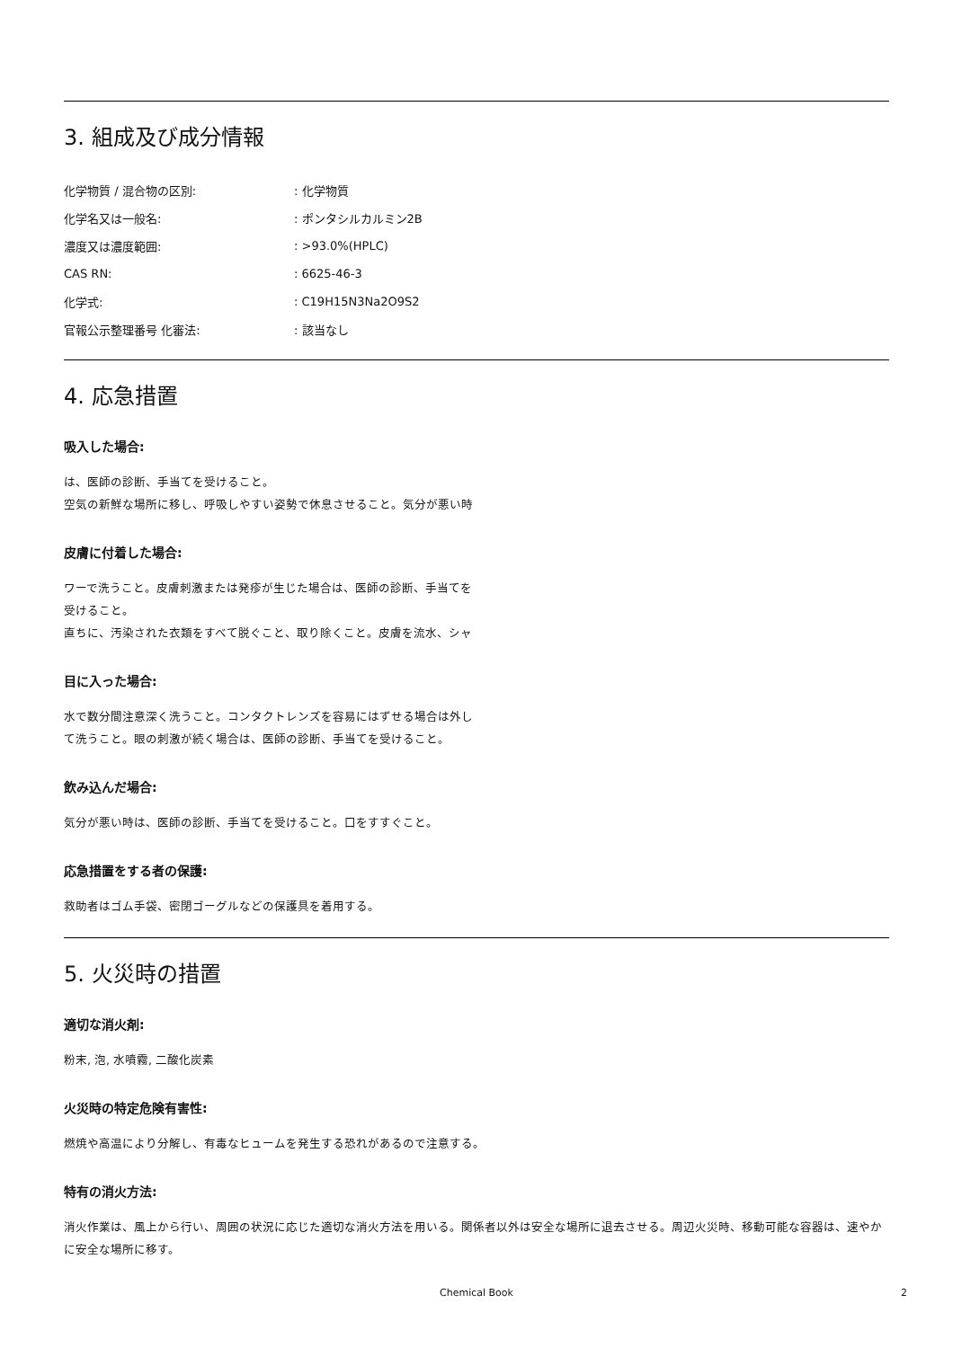3. 組成及び成分情報
化学物質 / 混合物の区別:: 化学物質
化学名又は一般名:: ポンタシルカルミン2B
濃度又は濃度範囲:: >93.0%(HPLC)
CAS RN:: 6625-46-3
化学式:: C19H15N3Na2O9S2
官報公示整理番号 化審法:: 該当なし
4. 応急措置
吸入した場合:
は、医師の診断、手当てを受けること。
空気の新鮮な場所に移し、呼吸しやすい姿勢で休息させること。気分が悪い時
皮膚に付着した場合:
ワーで洗うこと。皮膚刺激または発疹が生じた場合は、医師の診断、手当てを
受けること。
直ちに、汚染された衣類をすべて脱ぐこと、取り除くこと。皮膚を流水、シャ
目に入った場合:
水で数分間注意深く洗うこと。コンタクトレンズを容易にはずせる場合は外し
て洗うこと。眼の刺激が続く場合は、医師の診断、手当てを受けること。
飲み込んだ場合:
気分が悪い時は、医師の診断、手当てを受けること。口をすすぐこと。
応急措置をする者の保護:
救助者はゴム手袋、密閉ゴーグルなどの保護具を着用する。
5. 火災時の措置
適切な消火剤:
粉末, 泡, 水噴霧, 二酸化炭素
火災時の特定危険有害性:
燃焼や高温により分解し、有毒なヒュームを発生する恐れがあるので注意する。
特有の消火方法:
消火作業は、風上から行い、周囲の状況に応じた適切な消火方法を用いる。関係者以外は安全な場所に退去させる。周辺火災時、移動可能な容器は、速やかに安全な場所に移す。
Chemical Book
2